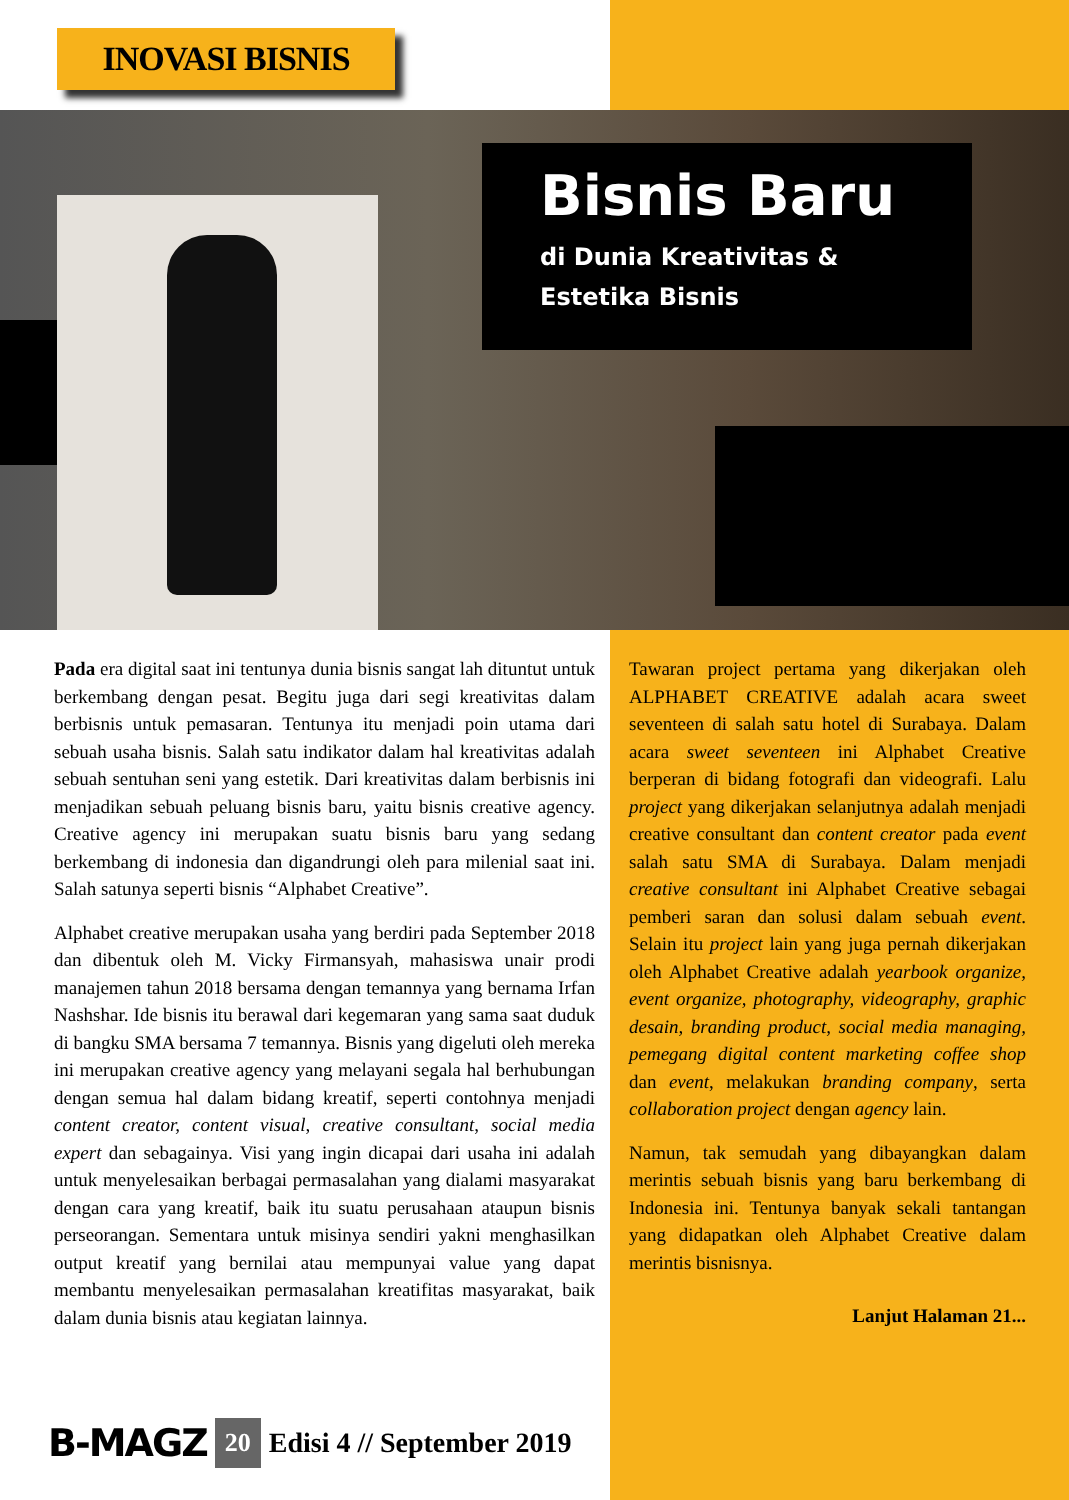INOVASI BISNIS
Bisnis Baru
di Dunia Kreativitas &
Estetika Bisnis
Pada era digital saat ini tentunya dunia bisnis sangat lah dituntut untuk berkembang dengan pesat. Begitu juga dari segi kreativitas dalam berbisnis untuk pemasaran. Tentunya itu menjadi poin utama dari sebuah usaha bisnis. Salah satu indikator dalam hal kreativitas adalah sebuah sentuhan seni yang estetik. Dari kreativitas dalam berbisnis ini menjadikan sebuah peluang bisnis baru, yaitu bisnis creative agency. Creative agency ini merupakan suatu bisnis baru yang sedang berkembang di indonesia dan digandrungi oleh para milenial saat ini. Salah satunya seperti bisnis “Alphabet Creative”.
Alphabet creative merupakan usaha yang berdiri pada September 2018 dan dibentuk oleh M. Vicky Firmansyah, mahasiswa unair prodi manajemen tahun 2018 bersama dengan temannya yang bernama Irfan Nashshar. Ide bisnis itu berawal dari kegemaran yang sama saat duduk di bangku SMA bersama 7 temannya. Bisnis yang digeluti oleh mereka ini merupakan creative agency yang melayani segala hal berhubungan dengan semua hal dalam bidang kreatif, seperti contohnya menjadi content creator, content visual, creative consultant, social media expert dan sebagainya. Visi yang ingin dicapai dari usaha ini adalah untuk menyelesaikan berbagai permasalahan yang dialami masyarakat dengan cara yang kreatif, baik itu suatu perusahaan ataupun bisnis perseorangan. Sementara untuk misinya sendiri yakni menghasilkan output kreatif yang bernilai atau mempunyai value yang dapat membantu menyelesaikan permasalahan kreatifitas masyarakat, baik dalam dunia bisnis atau kegiatan lainnya.
Tawaran project pertama yang dikerjakan oleh ALPHABET CREATIVE adalah acara sweet seventeen di salah satu hotel di Surabaya. Dalam acara sweet seventeen ini Alphabet Creative berperan di bidang fotografi dan videografi. Lalu project yang dikerjakan selanjutnya adalah menjadi creative consultant dan content creator pada event salah satu SMA di Surabaya. Dalam menjadi creative consultant ini Alphabet Creative sebagai pemberi saran dan solusi dalam sebuah event. Selain itu project lain yang juga pernah dikerjakan oleh Alphabet Creative adalah yearbook organize, event organize, photography, videography, graphic desain, branding product, social media managing, pemegang digital content marketing coffee shop dan event, melakukan branding company, serta collaboration project dengan agency lain.
Namun, tak semudah yang dibayangkan dalam merintis sebuah bisnis yang baru berkembang di Indonesia ini. Tentunya banyak sekali tantangan yang didapatkan oleh Alphabet Creative dalam merintis bisnisnya.
Lanjut Halaman 21...
B-MAGZ 20 Edisi 4 // September 2019